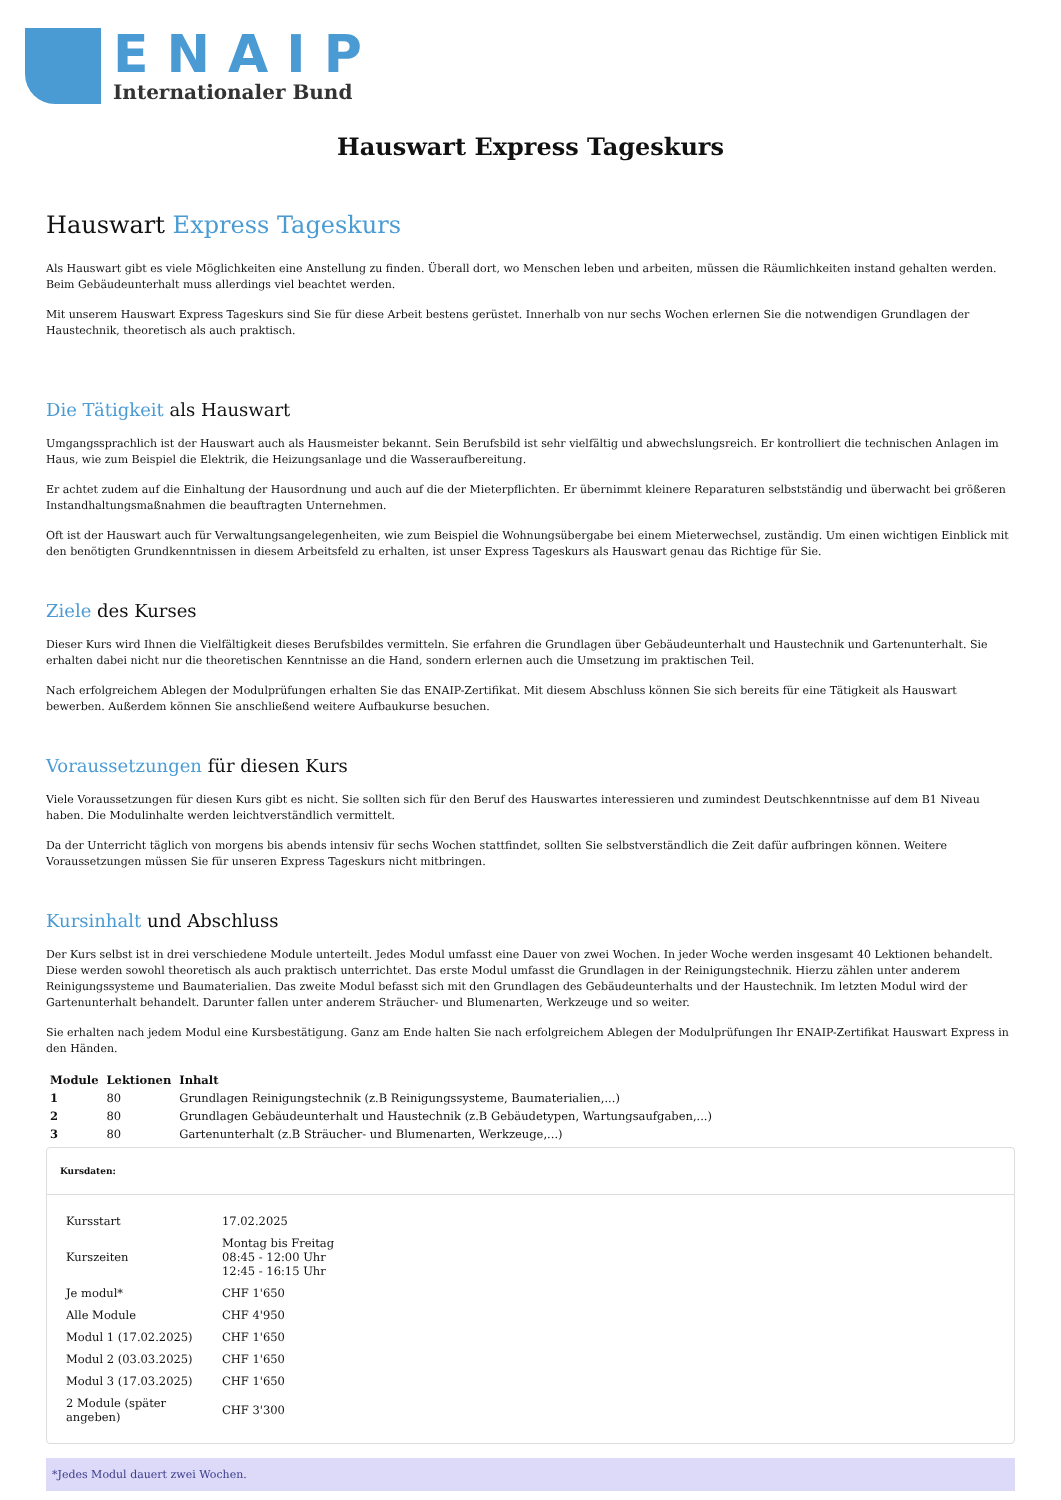ENAIP
Internationaler Bund
Hauswart Express Tageskurs
Hauswart Express Tageskurs
Als Hauswart gibt es viele Möglichkeiten eine Anstellung zu finden. Überall dort, wo Menschen leben und arbeiten, müssen die Räumlichkeiten instand gehalten werden. Beim Gebäudeunterhalt muss allerdings viel beachtet werden.
Mit unserem Hauswart Express Tageskurs sind Sie für diese Arbeit bestens gerüstet. Innerhalb von nur sechs Wochen erlernen Sie die notwendigen Grundlagen der Haustechnik, theoretisch als auch praktisch.
Die Tätigkeit als Hauswart
Umgangssprachlich ist der Hauswart auch als Hausmeister bekannt. Sein Berufsbild ist sehr vielfältig und abwechslungsreich. Er kontrolliert die technischen Anlagen im Haus, wie zum Beispiel die Elektrik, die Heizungsanlage und die Wasseraufbereitung.
Er achtet zudem auf die Einhaltung der Hausordnung und auch auf die der Mieterpflichten. Er übernimmt kleinere Reparaturen selbstständig und überwacht bei größeren Instandhaltungsmaßnahmen die beauftragten Unternehmen.
Oft ist der Hauswart auch für Verwaltungsangelegenheiten, wie zum Beispiel die Wohnungsübergabe bei einem Mieterwechsel, zuständig. Um einen wichtigen Einblick mit den benötigten Grundkenntnissen in diesem Arbeitsfeld zu erhalten, ist unser Express Tageskurs als Hauswart genau das Richtige für Sie.
Ziele des Kurses
Dieser Kurs wird Ihnen die Vielfältigkeit dieses Berufsbildes vermitteln. Sie erfahren die Grundlagen über Gebäudeunterhalt und Haustechnik und Gartenunterhalt. Sie erhalten dabei nicht nur die theoretischen Kenntnisse an die Hand, sondern erlernen auch die Umsetzung im praktischen Teil.
Nach erfolgreichem Ablegen der Modulprüfungen erhalten Sie das ENAIP-Zertifikat. Mit diesem Abschluss können Sie sich bereits für eine Tätigkeit als Hauswart bewerben. Außerdem können Sie anschließend weitere Aufbaukurse besuchen.
Voraussetzungen für diesen Kurs
Viele Voraussetzungen für diesen Kurs gibt es nicht. Sie sollten sich für den Beruf des Hauswartes interessieren und zumindest Deutschkenntnisse auf dem B1 Niveau haben. Die Modulinhalte werden leichtverständlich vermittelt.
Da der Unterricht täglich von morgens bis abends intensiv für sechs Wochen stattfindet, sollten Sie selbstverständlich die Zeit dafür aufbringen können. Weitere Voraussetzungen müssen Sie für unseren Express Tageskurs nicht mitbringen.
Kursinhalt und Abschluss
Der Kurs selbst ist in drei verschiedene Module unterteilt. Jedes Modul umfasst eine Dauer von zwei Wochen. In jeder Woche werden insgesamt 40 Lektionen behandelt. Diese werden sowohl theoretisch als auch praktisch unterrichtet. Das erste Modul umfasst die Grundlagen in der Reinigungstechnik. Hierzu zählen unter anderem Reinigungssysteme und Baumaterialien. Das zweite Modul befasst sich mit den Grundlagen des Gebäudeunterhalts und der Haustechnik. Im letzten Modul wird der Gartenunterhalt behandelt. Darunter fallen unter anderem Sträucher- und Blumenarten, Werkzeuge und so weiter.
Sie erhalten nach jedem Modul eine Kursbestätigung. Ganz am Ende halten Sie nach erfolgreichem Ablegen der Modulprüfungen Ihr ENAIP-Zertifikat Hauswart Express in den Händen.
| Module | Lektionen | Inhalt |
| --- | --- | --- |
| 1 | 80 | Grundlagen Reinigungstechnik (z.B Reinigungssysteme, Baumaterialien,...) |
| 2 | 80 | Grundlagen Gebäudeunterhalt und Haustechnik (z.B Gebäudetypen, Wartungsaufgaben,...) |
| 3 | 80 | Gartenunterhalt (z.B Sträucher- und Blumenarten, Werkzeuge,...) |
Kursdaten:
| Kursstart | 17.02.2025 |
| Kurszeiten | Montag bis Freitag 08:45 - 12:00 Uhr 12:45 - 16:15 Uhr |
| Je modul* | CHF 1'650 |
| Alle Module | CHF 4'950 |
| Modul 1 (17.02.2025) | CHF 1'650 |
| Modul 2 (03.03.2025) | CHF 1'650 |
| Modul 3 (17.03.2025) | CHF 1'650 |
| 2 Module (später angeben) | CHF 3'300 |
*Jedes Modul dauert zwei Wochen.